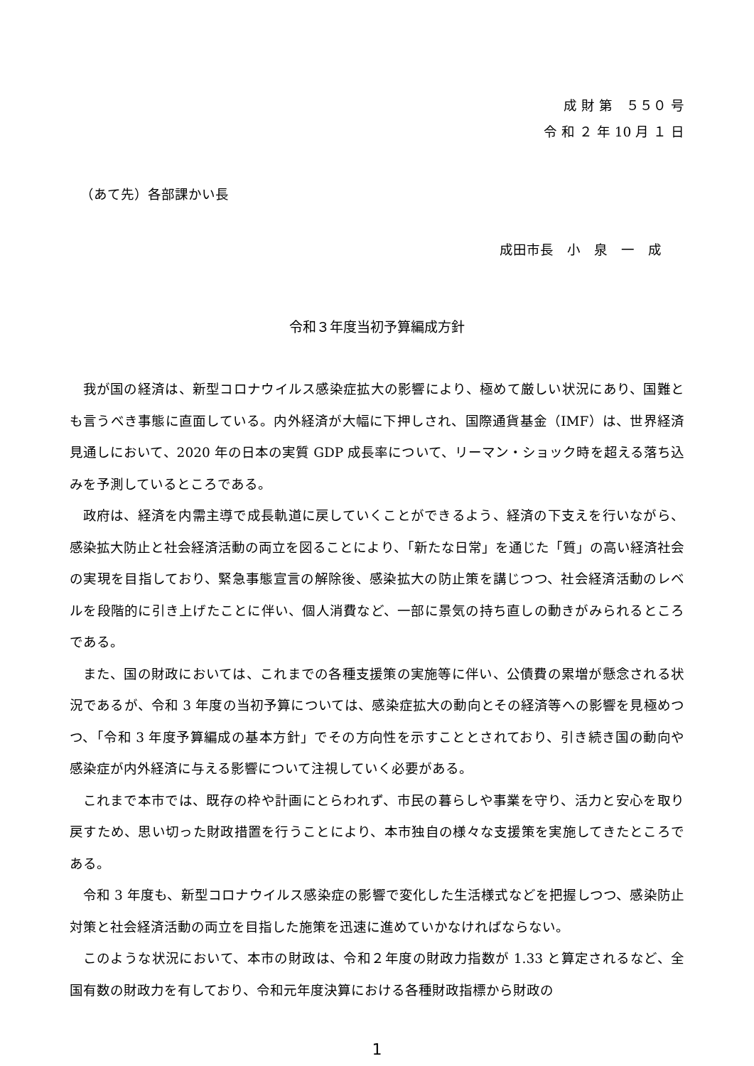成 財 第　５５０ 号
令 和 ２ 年 10 月 １ 日
（あて先）各部課かい長
成田市長　小　泉　一　成
令和３年度当初予算編成方針
我が国の経済は、新型コロナウイルス感染症拡大の影響により、極めて厳しい状況にあり、国難とも言うべき事態に直面している。内外経済が大幅に下押しされ、国際通貨基金（IMF）は、世界経済見通しにおいて、2020 年の日本の実質 GDP 成長率について、リーマン・ショック時を超える落ち込みを予測しているところである。
政府は、経済を内需主導で成長軌道に戻していくことができるよう、経済の下支えを行いながら、感染拡大防止と社会経済活動の両立を図ることにより、「新たな日常」を通じた「質」の高い経済社会の実現を目指しており、緊急事態宣言の解除後、感染拡大の防止策を講じつつ、社会経済活動のレベルを段階的に引き上げたことに伴い、個人消費など、一部に景気の持ち直しの動きがみられるところである。
また、国の財政においては、これまでの各種支援策の実施等に伴い、公債費の累増が懸念される状況であるが、令和 3 年度の当初予算については、感染症拡大の動向とその経済等への影響を見極めつつ、「令和 3 年度予算編成の基本方針」でその方向性を示すこととされており、引き続き国の動向や感染症が内外経済に与える影響について注視していく必要がある。
これまで本市では、既存の枠や計画にとらわれず、市民の暮らしや事業を守り、活力と安心を取り戻すため、思い切った財政措置を行うことにより、本市独自の様々な支援策を実施してきたところである。
令和 3 年度も、新型コロナウイルス感染症の影響で変化した生活様式などを把握しつつ、感染防止対策と社会経済活動の両立を目指した施策を迅速に進めていかなければならない。
このような状況において、本市の財政は、令和２年度の財政力指数が 1.33 と算定されるなど、全国有数の財政力を有しており、令和元年度決算における各種財政指標から財政の
1